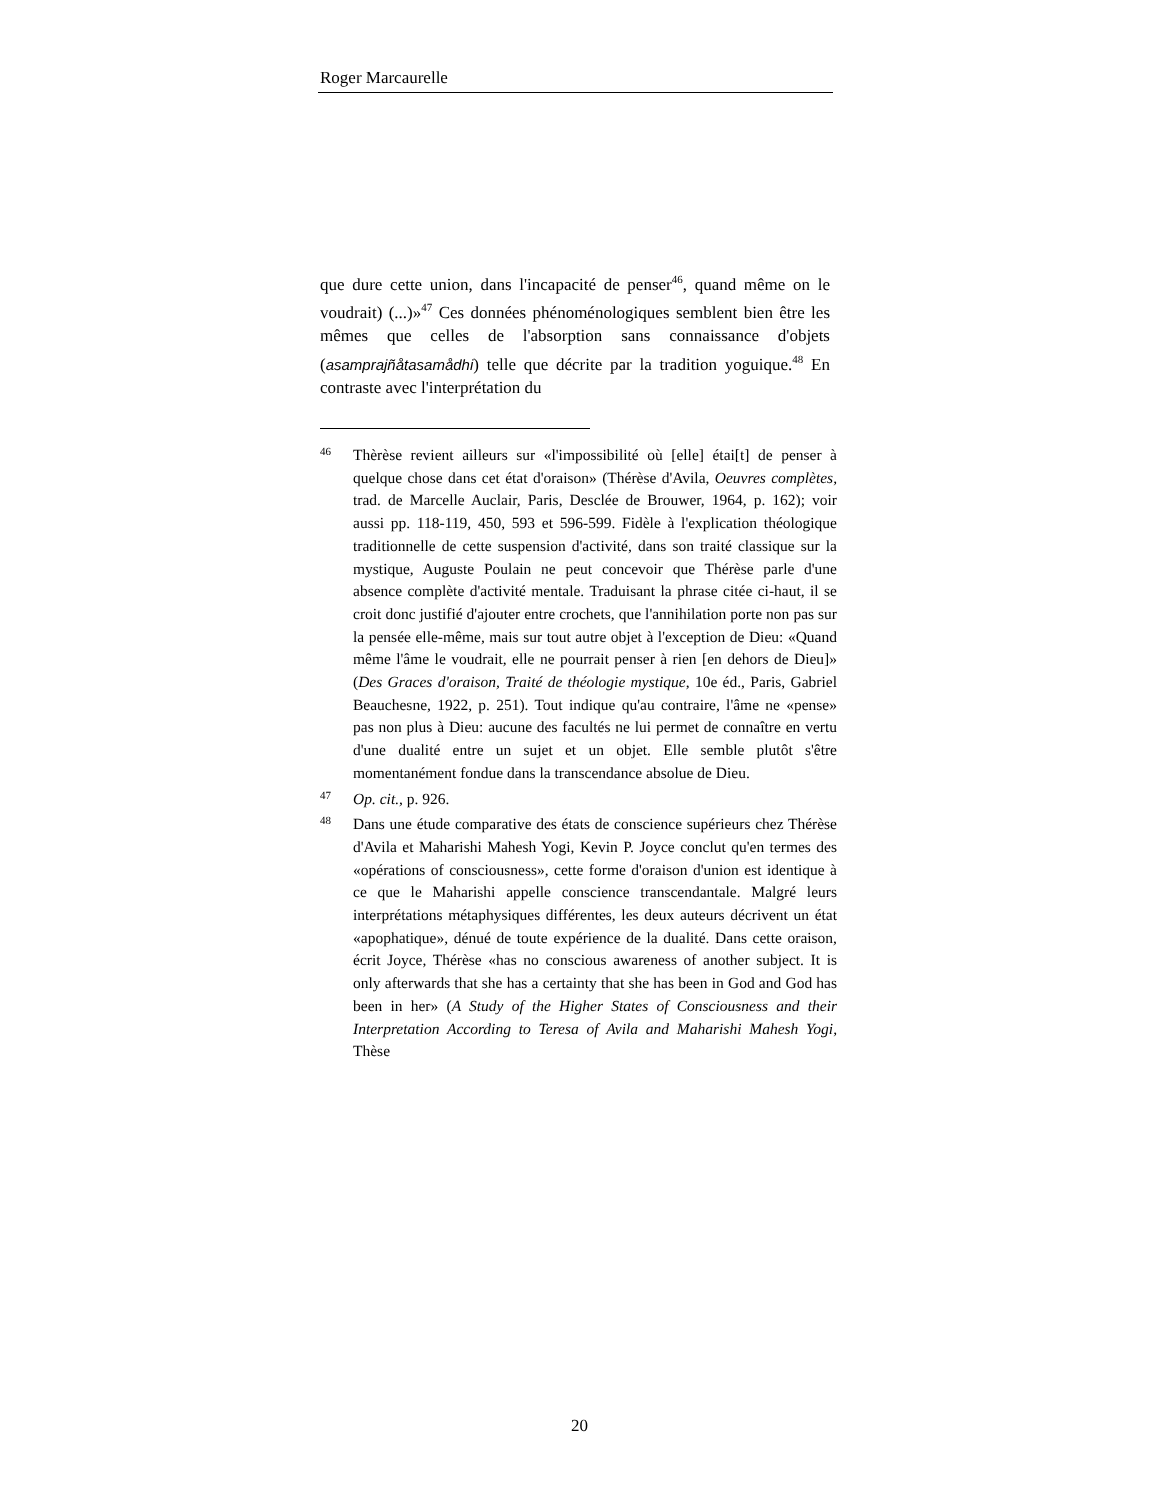Roger Marcaurelle
que dure cette union, dans l'incapacité de penser<sup>46</sup>, quand même on le voudrait) (...)»<sup>47</sup> Ces données phénoménologiques semblent bien être les mêmes que celles de l'absorption sans connaissance d'objets (asamprajñåtasamådhi) telle que décrite par la tradition yoguique.<sup>48</sup> En contraste avec l'interprétation du
46 Thèrèse revient ailleurs sur «l'impossibilité où [elle] étai[t] de penser à quelque chose dans cet état d'oraison» (Thérèse d'Avila, Oeuvres complètes, trad. de Marcelle Auclair, Paris, Desclée de Brouwer, 1964, p. 162); voir aussi pp. 118-119, 450, 593 et 596-599. Fidèle à l'explication théologique traditionnelle de cette suspension d'activité, dans son traité classique sur la mystique, Auguste Poulain ne peut concevoir que Thérèse parle d'une absence complète d'activité mentale. Traduisant la phrase citée ci-haut, il se croit donc justifié d'ajouter entre crochets, que l'annihilation porte non pas sur la pensée elle-même, mais sur tout autre objet à l'exception de Dieu: «Quand même l'âme le voudrait, elle ne pourrait penser à rien [en dehors de Dieu]» (Des Graces d'oraison, Traité de théologie mystique, 10e éd., Paris, Gabriel Beauchesne, 1922, p. 251). Tout indique qu'au contraire, l'âme ne «pense» pas non plus à Dieu: aucune des facultés ne lui permet de connaître en vertu d'une dualité entre un sujet et un objet. Elle semble plutôt s'être momentanément fondue dans la transcendance absolue de Dieu.
47 Op. cit., p. 926.
48 Dans une étude comparative des états de conscience supérieurs chez Thérèse d'Avila et Maharishi Mahesh Yogi, Kevin P. Joyce conclut qu'en termes des «opérations of consciousness», cette forme d'oraison d'union est identique à ce que le Maharishi appelle conscience transcendantale. Malgré leurs interprétations métaphysiques différentes, les deux auteurs décrivent un état «apophatique», dénué de toute expérience de la dualité. Dans cette oraison, écrit Joyce, Thérèse «has no conscious awareness of another subject. It is only afterwards that she has a certainty that she has been in God and God has been in her» (A Study of the Higher States of Consciousness and their Interpretation According to Teresa of Avila and Maharishi Mahesh Yogi, Thèse
20